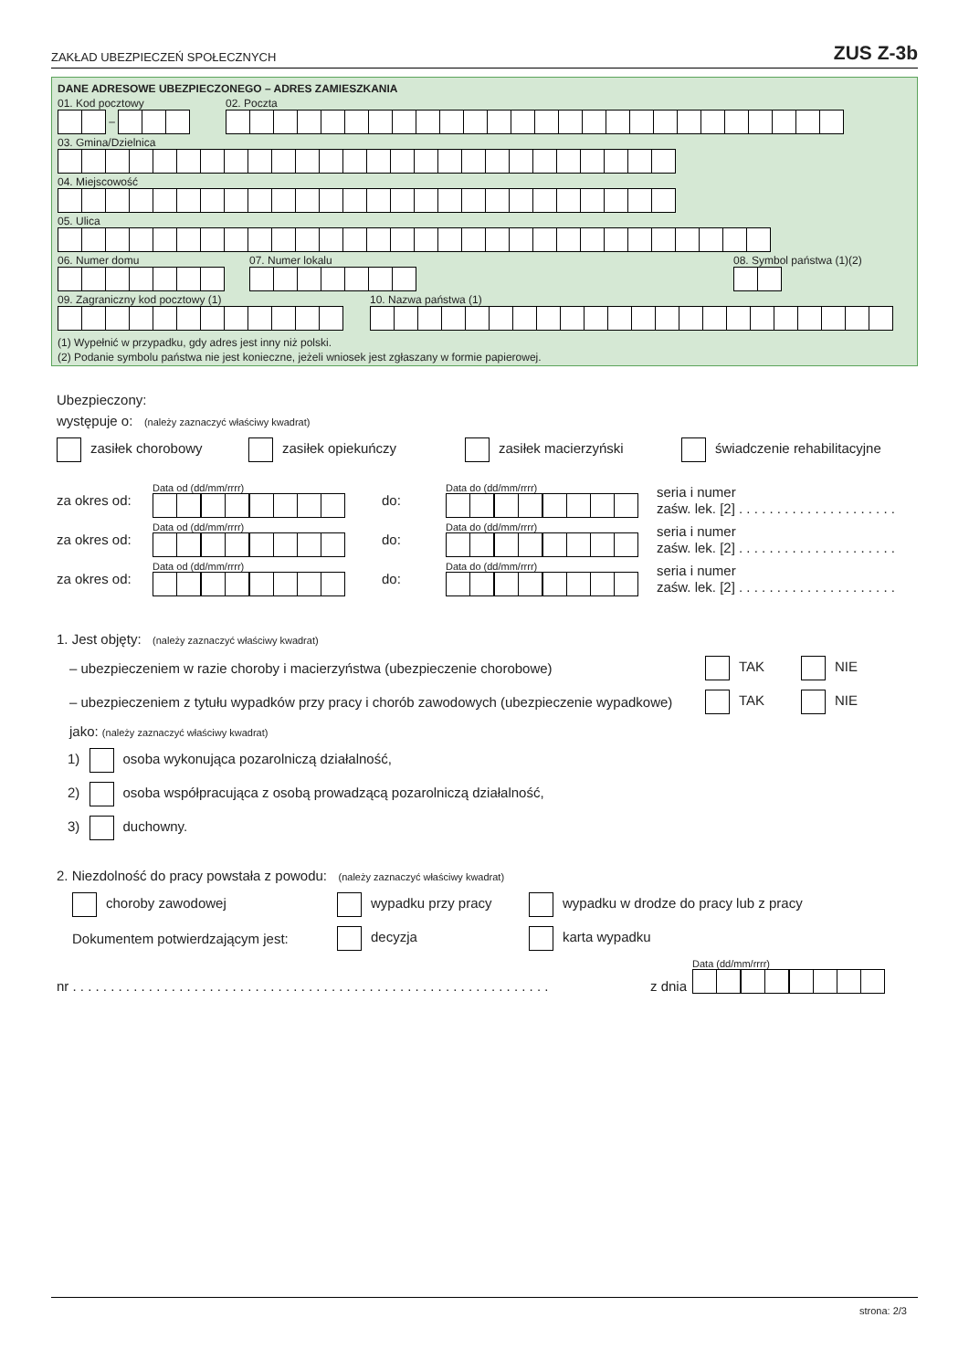ZAKŁAD UBEZPIECZEŃ SPOŁECZNYCH ZUS Z-3b
DANE ADRESOWE UBEZPIECZONEGO – ADRES ZAMIESZKANIA
01. Kod pocztowy
–
02. Poczta
03. Gmina/Dzielnica
04. Miejscowość
05. Ulica
06. Numer domu
07. Numer lokalu
08. Symbol państwa (1)(2)
09. Zagraniczny kod pocztowy (1)
10. Nazwa państwa (1)
(1) Wypełnić w przypadku, gdy adres jest inny niż polski.
(2) Podanie symbolu państwa nie jest konieczne, jeżeli wniosek jest zgłaszany w formie papierowej.
Ubezpieczony:
występuje o: (należy zaznaczyć właściwy kwadrat)
zasiłek chorobowy zasiłek opiekuńczy zasiłek macierzyński świadczenie rehabilitacyjne
za okres od: Data od (dd/mm/rrrr) do: Data do (dd/mm/rrrr) seria i numer
zaśw. lek. [2] . . . . . . . . . . . . . . . . . . . . .
za okres od: Data od (dd/mm/rrrr) do: Data do (dd/mm/rrrr) seria i numer
zaśw. lek. [2] . . . . . . . . . . . . . . . . . . . . .
za okres od: Data od (dd/mm/rrrr) do: Data do (dd/mm/rrrr) seria i numer
zaśw. lek. [2] . . . . . . . . . . . . . . . . . . . . .
1. Jest objęty: (należy zaznaczyć właściwy kwadrat)
– ubezpieczeniem w razie choroby i macierzyństwa (ubezpieczenie chorobowe) TAK NIE
– ubezpieczeniem z tytułu wypadków przy pracy i chorób zawodowych (ubezpieczenie wypadkowe) TAK NIE
jako: (należy zaznaczyć właściwy kwadrat)
1) osoba wykonująca pozarolniczą działalność,
2) osoba współpracująca z osobą prowadzącą pozarolniczą działalność,
3) duchowny.
2. Niezdolność do pracy powstała z powodu: (należy zaznaczyć właściwy kwadrat)
choroby zawodowej wypadku przy pracy wypadku w drodze do pracy lub z pracy
Dokumentem potwierdzającym jest: decyzja karta wypadku
nr . . . . . . . . . . . . . . . . . . . . . . . . . . . . . . . . . . . . . . . . . . . . . . . . . . . . . . . . . . . . . . . z dnia Data (dd/mm/rrrr)
strona: 2/3